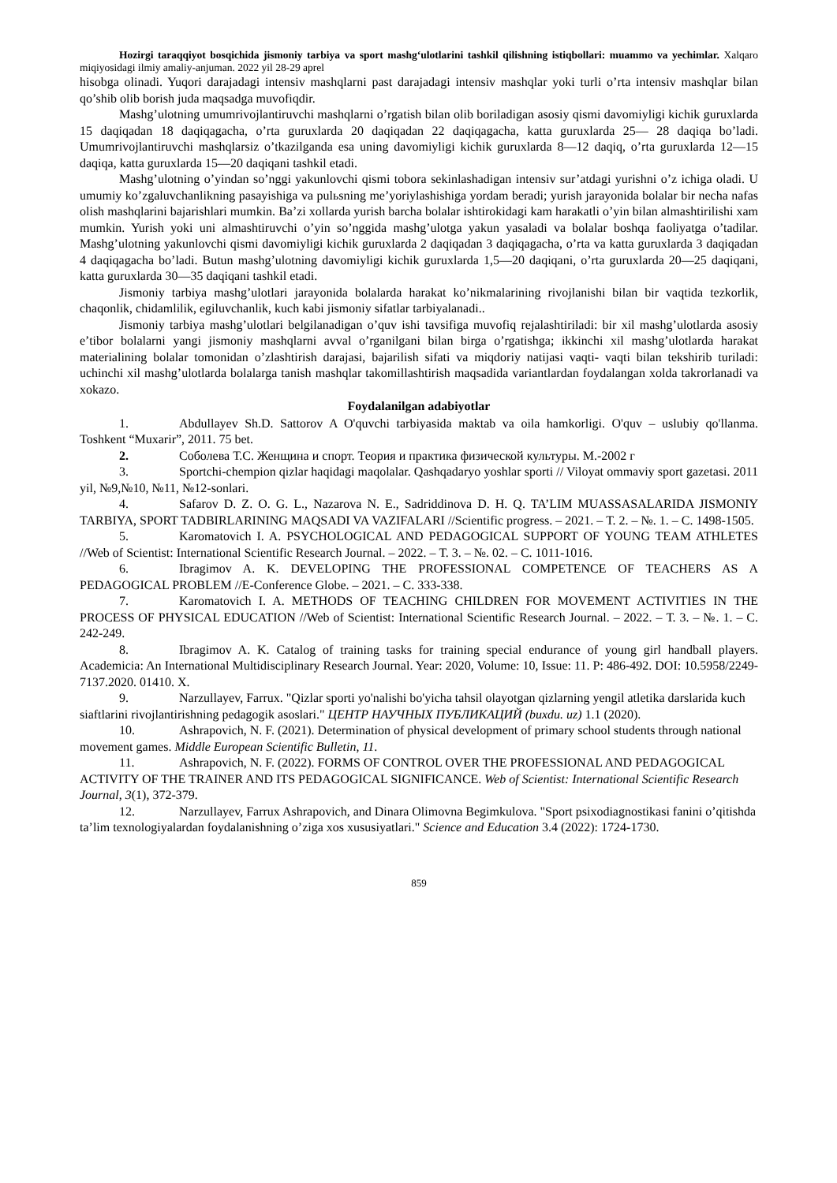Hozirgi taraqqiyot bosqichida jismoniy tarbiya va sport mashg‘ulotlarini tashkil qilishning istiqbollari: muammo va yechimlar. Xalqaro miqiyosidagi ilmiy amaliy-anjuman. 2022 yil 28-29 aprel
hisobga olinadi. Yuqori darajadagi intensiv mashqlarni past darajadagi intensiv mashqlar yoki turli o’rta intensiv mashqlar bilan qo’shib olib borish juda maqsadga muvofiqdir.
Mashg’ulotning umumrivojlantiruvchi mashqlarni o’rgatish bilan olib boriladigan asosiy qismi davomiyligi kichik guruxlarda 15 daqiqadan 18 daqiqagacha, o’rta guruxlarda 20 daqiqadan 22 daqiqagacha, katta guruxlarda 25— 28 daqiqa bo’ladi. Umumrivojlantiruvchi mashqlarsiz o’tkazilganda esa uning davomiyligi kichik guruxlarda 8—12 daqiq, o’rta guruxlarda 12—15 daqiqa, katta guruxlarda 15—20 daqiqani tashkil etadi.
Mashg’ulotning o’yindan so’nggi yakunlovchi qismi tobora sekinlashadigan intensiv sur’atdagi yurishni o’z ichiga oladi. U umumiy ko’zgaluvchanlikning pasayishiga va pulьsning me’yoriylashishiga yordam beradi; yurish jarayonida bolalar bir necha nafas olish mashqlarini bajarishlari mumkin. Ba’zi xollarda yurish barcha bolalar ishtirokidagi kam harakatli o’yin bilan almashtirilishi xam mumkin. Yurish yoki uni almashtiruvchi o’yin so’nggida mashg’ulotga yakun yasaladi va bolalar boshqa faoliyatga o’tadilar. Mashg’ulotning yakunlovchi qismi davomiyligi kichik guruxlarda 2 daqiqadan 3 daqiqagacha, o’rta va katta guruxlarda 3 daqiqadan 4 daqiqagacha bo’ladi. Butun mashg’ulotning davomiyligi kichik guruxlarda 1,5—20 daqiqani, o’rta guruxlarda 20—25 daqiqani, katta guruxlarda 30—35 daqiqani tashkil etadi.
Jismoniy tarbiya mashg’ulotlari jarayonida bolalarda harakat ko’nikmalarining rivojlanishi bilan bir vaqtida tezkorlik, chaqonlik, chidamlilik, egiluvchanlik, kuch kabi jismoniy sifatlar tarbiyalanadi..
Jismoniy tarbiya mashg’ulotlari belgilanadigan o’quv ishi tavsifiga muvofiq rejalashtiriladi: bir xil mashg’ulotlarda asosiy e’tibor bolalarni yangi jismoniy mashqlarni avval o’rganilgani bilan birga o’rgatishga; ikkinchi xil mashg’ulotlarda harakat materialining bolalar tomonidan o’zlashtirish darajasi, bajarilish sifati va miqdoriy natijasi vaqti- vaqti bilan tekshirib turiladi: uchinchi xil mashg’ulotlarda bolalarga tanish mashqlar takomillashtirish maqsadida variantlardan foydalangan xolda takrorlanadi va xokazo.
Foydalanilgan adabiyotlar
1. Abdullayev Sh.D. Sattorov A O'quvchi tarbiyasida maktab va oila hamkorligi. O'quv – uslubiy qo'llanma. Toshkent “Muxarir”, 2011. 75 bet.
2. Соболева Т.С. Женщина и спорт. Теория и практика физической культуры. М.-2002 г
3. Sportchi-chempion qizlar haqidagi maqolalar. Qashqadaryo yoshlar sporti // Viloyat ommaviy sport gazetasi. 2011 yil, №9,№10, №11, №12-sonlari.
4. Safarov D. Z. O. G. L., Nazarova N. E., Sadriddinova D. H. Q. TA’LIM MUASSASALARIDA JISMONIY TARBIYA, SPORT TADBIRLARINING MAQSADI VA VAZIFALARI //Scientific progress. – 2021. – Т. 2. – №. 1. – С. 1498-1505.
5. Karomatovich I. A. PSYCHOLOGICAL AND PEDAGOGICAL SUPPORT OF YOUNG TEAM ATHLETES //Web of Scientist: International Scientific Research Journal. – 2022. – Т. 3. – №. 02. – С. 1011-1016.
6. Ibragimov A. K. DEVELOPING THE PROFESSIONAL COMPETENCE OF TEACHERS AS A PEDAGOGICAL PROBLEM //E-Conference Globe. – 2021. – С. 333-338.
7. Karomatovich I. A. METHODS OF TEACHING CHILDREN FOR MOVEMENT ACTIVITIES IN THE PROCESS OF PHYSICAL EDUCATION //Web of Scientist: International Scientific Research Journal. – 2022. – Т. 3. – №. 1. – С. 242-249.
8. Ibragimov A. K. Catalog of training tasks for training special endurance of young girl handball players. Academicia: An International Multidisciplinary Research Journal. Year: 2020, Volume: 10, Issue: 11. P: 486-492. DOI: 10.5958/2249-7137.2020. 01410. X.
9. Narzullayev, Farrux. "Qizlar sporti yo'nalishi bo'yicha tahsil olayotgan qizlarning yengil atletika darslarida kuch siaftlarini rivojlantirishning pedagogik asoslari." ЦЕНТР НАУЧНЫХ ПУБЛИКАЦИЙ (buxdu. uz) 1.1 (2020).
10. Ashrapovich, N. F. (2021). Determination of physical development of primary school students through national movement games. Middle European Scientific Bulletin, 11.
11. Ashrapovich, N. F. (2022). FORMS OF CONTROL OVER THE PROFESSIONAL AND PEDAGOGICAL ACTIVITY OF THE TRAINER AND ITS PEDAGOGICAL SIGNIFICANCE. Web of Scientist: International Scientific Research Journal, 3(1), 372-379.
12. Narzullayev, Farrux Ashrapovich, and Dinara Olimovna Begimkulova. "Sport psixodiagnostikasi fanini o’qitishda ta’lim texnologiyalardan foydalanishning o’ziga xos xususiyatlari." Science and Education 3.4 (2022): 1724-1730.
859